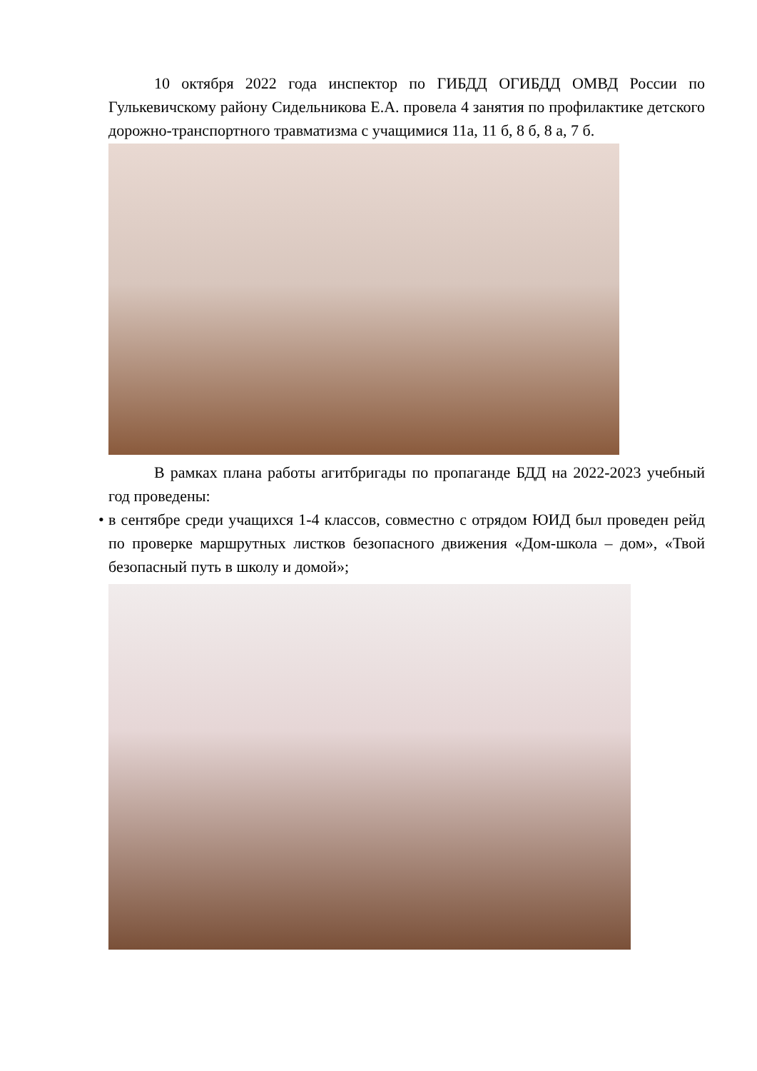10 октября 2022 года инспектор по ГИБДД ОГИБДД ОМВД России по Гулькевичскому району Сидельникова Е.А. провела 4 занятия по профилактике детского дорожно-транспортного травматизма с учащимися 11а, 11 б, 8 б, 8 а, 7 б.
В рамках плана работы агитбригады по пропаганде БДД на 2022-2023 учебный год проведены:
• в сентябре среди учащихся 1-4 классов, совместно с отрядом ЮИД был проведен рейд по проверке маршрутных листков безопасного движения «Дом-школа – дом», «Твой безопасный путь в школу и домой»;